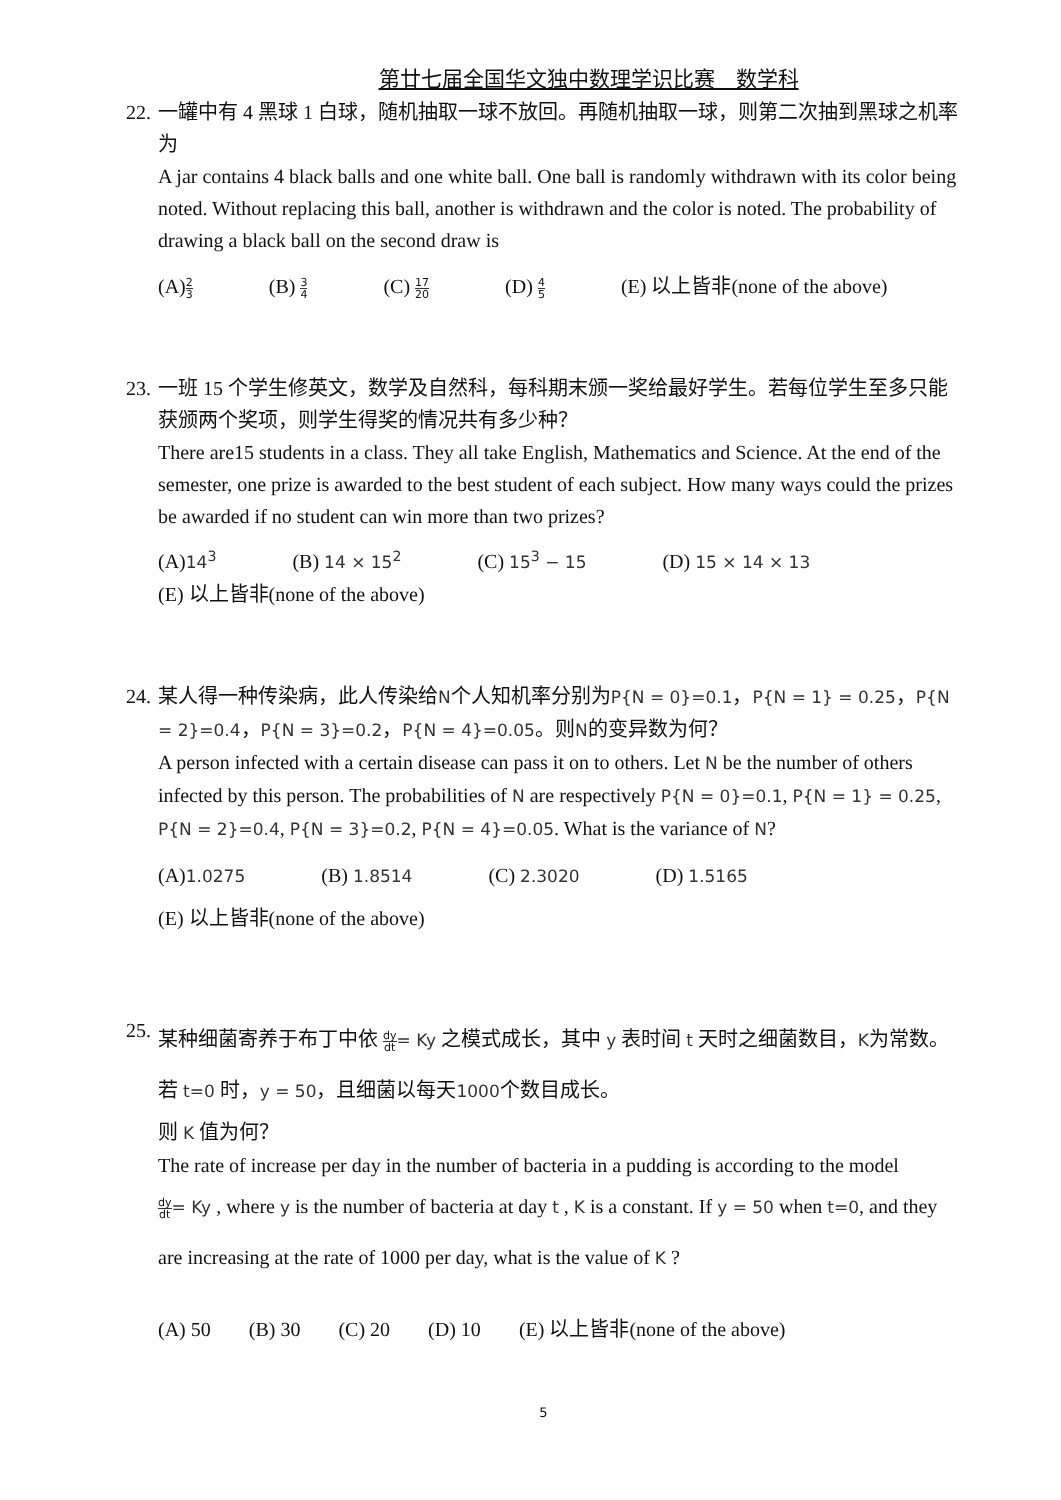第廿七届全国华文独中数理学识比赛　数学科
22.
一罐中有 4 黑球 1 白球，随机抽取一球不放回。再随机抽取一球，则第二次抽到黑球之机率为
A jar contains 4 black balls and one white ball. One ball is randomly withdrawn with its color being noted. Without replacing this ball, another is withdrawn and the color is noted. The probability of drawing a black ball on the second draw is
(A)2 3 (B) 3 4 (C) 17 20 (D) 4 5 (E) 以上皆非(none of the above)
23.
一班 15 个学生修英文，数学及自然科，每科期末颁一奖给最好学生。若每位学生至多只能获颁两个奖项，则学生得奖的情况共有多少种？
There are15 students in a class. They all take English, Mathematics and Science. At the end of the semester, one prize is awarded to the best student of each subject. How many ways could the prizes be awarded if no student can win more than two prizes?
(A)14<sup>3</sup> (B) 14 × 15<sup>2</sup> (C) 15<sup>3</sup> − 15 (D) 15 × 14 × 13
(E) 以上皆非(none of the above)
24.
某人得一种传染病，此人传染给N个人知机率分别为P{N = 0}=0.1，P{N = 1} = 0.25，P{N = 2}=0.4，P{N = 3}=0.2，P{N = 4}=0.05。则N的变异数为何？
A person infected with a certain disease can pass it on to others. Let N be the number of others infected by this person. The probabilities of N are respectively P{N = 0}=0.1, P{N = 1} = 0.25, P{N = 2}=0.4, P{N = 3}=0.2, P{N = 4}=0.05. What is the variance of N?
(A)1.0275 (B) 1.8514 (C) 2.3020 (D) 1.5165
(E) 以上皆非(none of the above)
25.
某种细菌寄养于布丁中依 dy dt= Ky 之模式成长，其中 y 表时间 t 天时之细菌数目，K为常数。若 t=0 时，y = 50，且细菌以每天1000个数目成长。
则 K 值为何？
The rate of increase per day in the number of bacteria in a pudding is according to the model
dy dt= Ky , where y is the number of bacteria at day t , K is a constant. If y = 50 when t=0, and they are increasing at the rate of 1000 per day, what is the value of K ?
(A) 50 (B) 30 (C) 20 (D) 10 (E) 以上皆非(none of the above)
5